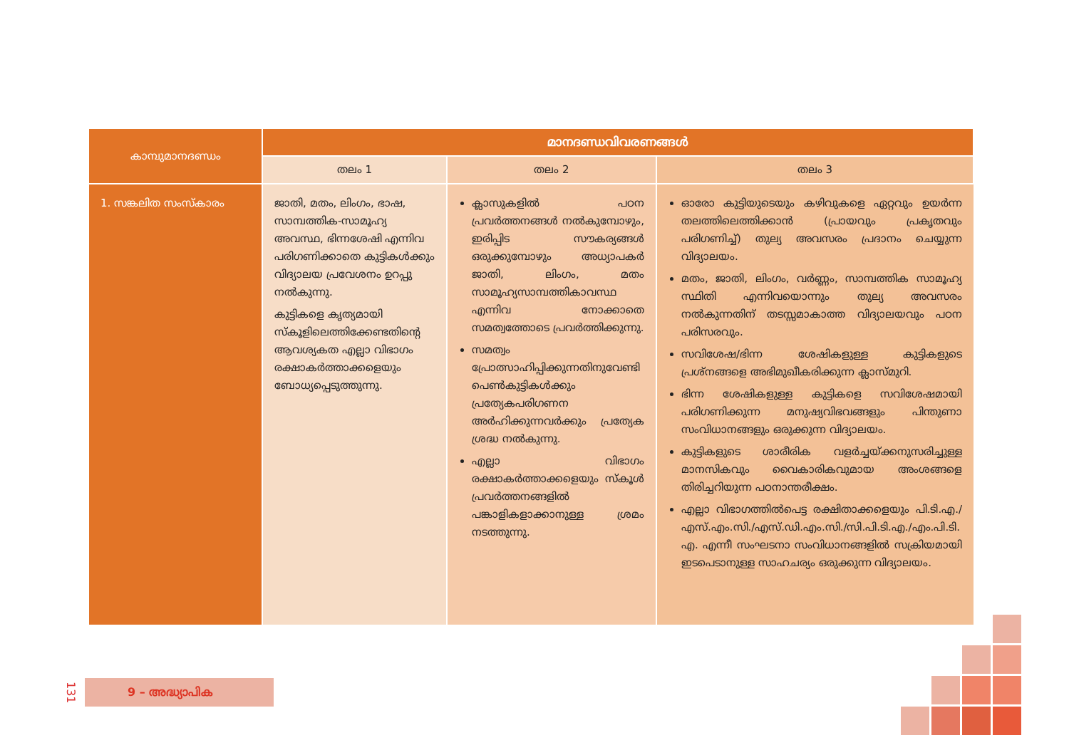| കാമ്പുമാനദണ്ഡം | മാനദണ്ഡവിവരണങ്ങൾ | | |
| --- | --- | --- | --- |
| | തലം 1 | തലം 2 | തലം 3 |
| 1. സങ്കലിത സംസ്കാരം | ജാതി, മതം, ലിംഗം, ഭാഷ, സാമ്പത്തിക-സാമൂഹ്യ അവസ്ഥ, ഭിന്നശേഷി എന്നിവ പരിഗണിക്കാതെ കുട്ടികൾക്കും വിദ്യാലയ പ്രവേശനം ഉറപ്പു നൽകുന്നു. കുട്ടികളെ കൃത്യമായി സ്കൂളിലെത്തിക്കേണ്ടതിന്റെ ആവശ്യകത എല്ലാ വിഭാഗം രക്ഷാകർത്താക്കളെയും ബോധ്യപ്പെടുത്തുന്നു. | ക്ലാസുകളിൽ പഠന പ്രവർത്തനങ്ങൾ നൽകുമ്പോഴും, ഇരിപ്പിട സൗകര്യങ്ങൾ ഒരുക്കുമ്പോഴും അധ്യാപകർ ജാതി, ലിംഗം, മതം സാമൂഹ്യസാമ്പത്തികാവസ്ഥ എന്നിവ നോക്കാതെ സമത്വത്തോടെ പ്രവർത്തിക്കുന്നു. സമത്വം പ്രോത്സാഹിപ്പിക്കുന്നതിനുവേണ്ടി പെൺകുട്ടികൾക്കും പ്രത്യേകപരിഗണന അർഹിക്കുന്നവർക്കും പ്രത്യേക ശ്രദ്ധ നൽകുന്നു. എല്ലാ വിഭാഗം രക്ഷാകർത്താക്കളെയും സ്കൂൾ പ്രവർത്തനങ്ങളിൽ പങ്കാളികളാക്കാനുള്ള ശ്രമം നടത്തുന്നു. | ഓരോ കുട്ടിയുടെയും കഴിവുകളെ ഏറ്റവും ഉയർന്ന തലത്തിലെത്തിക്കാൻ (പ്രായവും പ്രകൃതവും പരിഗണിച്ച്) തുല്യ അവസരം പ്രദാനം ചെയ്യുന്ന വിദ്യാലയം. മതം, ജാതി, ലിംഗം, വർണ്ണം, സാമ്പത്തിക സാമൂഹ്യ സ്ഥിതി എന്നിവയൊന്നും തുല്യ അവസരം നൽകുന്നതിന് തടസ്സമാകാത്ത വിദ്യാലയവും പഠന പരിസരവും. സവിശേഷ/ഭിന്ന ശേഷികളുള്ള കുട്ടികളുടെ പ്രശ്നങ്ങളെ അഭിമുഖീകരിക്കുന്ന ക്ലാസ്മുറി. ഭിന്ന ശേഷികളുള്ള കുട്ടികളെ സവിശേഷമായി പരിഗണിക്കുന്ന മനുഷ്യവിഭവങ്ങളും പിന്തുണാ സംവിധാനങ്ങളും ഒരുക്കുന്ന വിദ്യാലയം. കുട്ടികളുടെ ശാരീരിക വളർച്ചയ്ക്കനുസരിച്ചുള്ള മാനസികവും വൈകാരികവുമായ അംശങ്ങളെ തിരിച്ചറിയുന്ന പഠനാന്തരീക്ഷം. എല്ലാ വിഭാഗത്തിൽപെട്ട രക്ഷിതാക്കളെയും പി.ടി.എ./എസ്.എം.സി./എസ്.ഡി.എം.സി./സി.പി.ടി.എ./എം.പി.ടി. എ. എന്നീ സംഘടനാ സംവിധാനങ്ങളിൽ സക്രിയമായി ഇടപെടാനുള്ള സാഹചര്യം ഒരുക്കുന്ന വിദ്യാലയം. |
131
9 – അദ്ധ്യാപിക